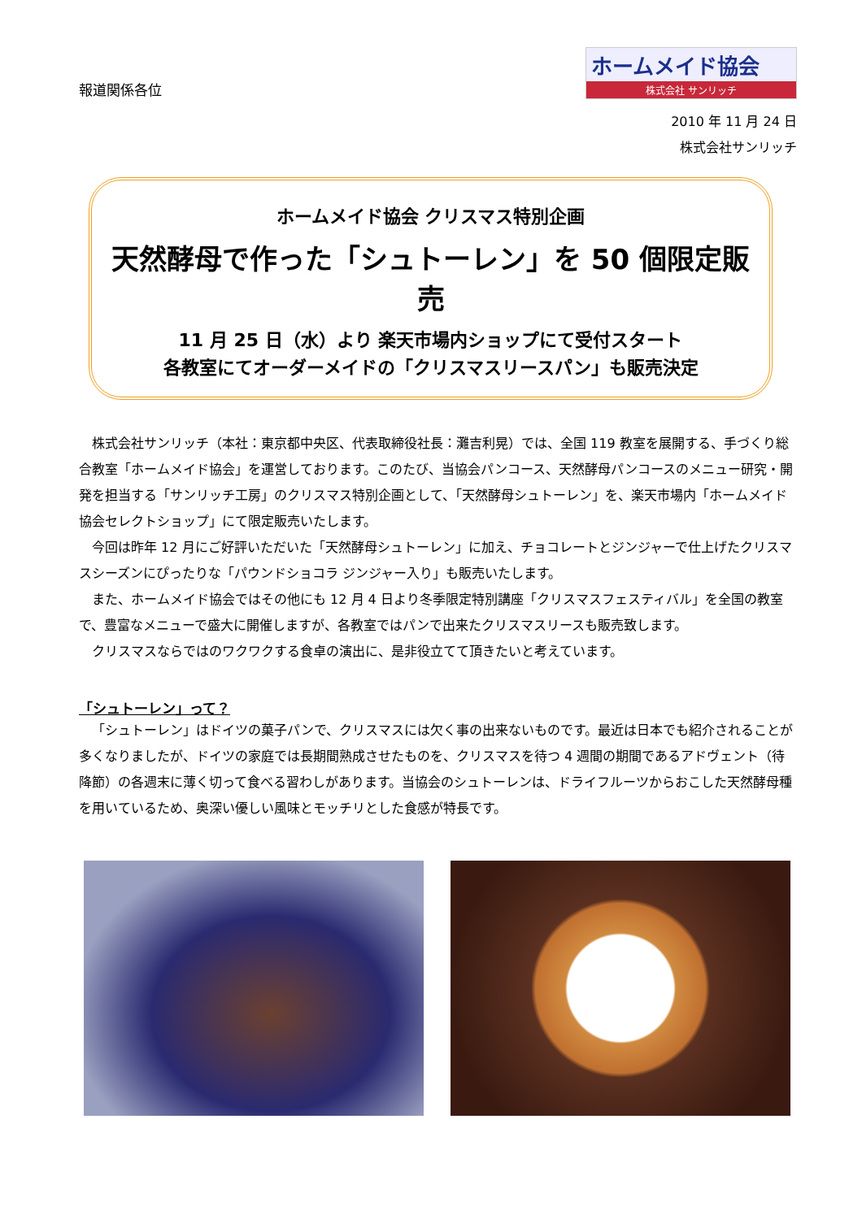報道関係各位
ホームメイド協会
株式会社 サンリッチ
2010 年 11 月 24 日
株式会社サンリッチ
ホームメイド協会 クリスマス特別企画
天然酵母で作った「シュトーレン」を 50 個限定販売
11 月 25 日（水）より 楽天市場内ショップにて受付スタート
各教室にてオーダーメイドの「クリスマスリースパン」も販売決定
株式会社サンリッチ（本社：東京都中央区、代表取締役社長：灘吉利晃）では、全国 119 教室を展開する、手づくり総合教室「ホームメイド協会」を運営しております。このたび、当協会パンコース、天然酵母パンコースのメニュー研究・開発を担当する「サンリッチ工房」のクリスマス特別企画として、「天然酵母シュトーレン」を、楽天市場内「ホームメイド協会セレクトショップ」にて限定販売いたします。
今回は昨年 12 月にご好評いただいた「天然酵母シュトーレン」に加え、チョコレートとジンジャーで仕上げたクリスマスシーズンにぴったりな「パウンドショコラ ジンジャー入り」も販売いたします。
また、ホームメイド協会ではその他にも 12 月 4 日より冬季限定特別講座「クリスマスフェスティバル」を全国の教室で、豊富なメニューで盛大に開催しますが、各教室ではパンで出来たクリスマスリースも販売致します。
クリスマスならではのワクワクする食卓の演出に、是非役立てて頂きたいと考えています。
「シュトーレン」って？
「シュトーレン」はドイツの菓子パンで、クリスマスには欠く事の出来ないものです。最近は日本でも紹介されることが多くなりましたが、ドイツの家庭では長期間熟成させたものを、クリスマスを待つ 4 週間の期間であるアドヴェント（待降節）の各週末に薄く切って食べる習わしがあります。当協会のシュトーレンは、ドライフルーツからおこした天然酵母種を用いているため、奥深い優しい風味とモッチリとした食感が特長です。